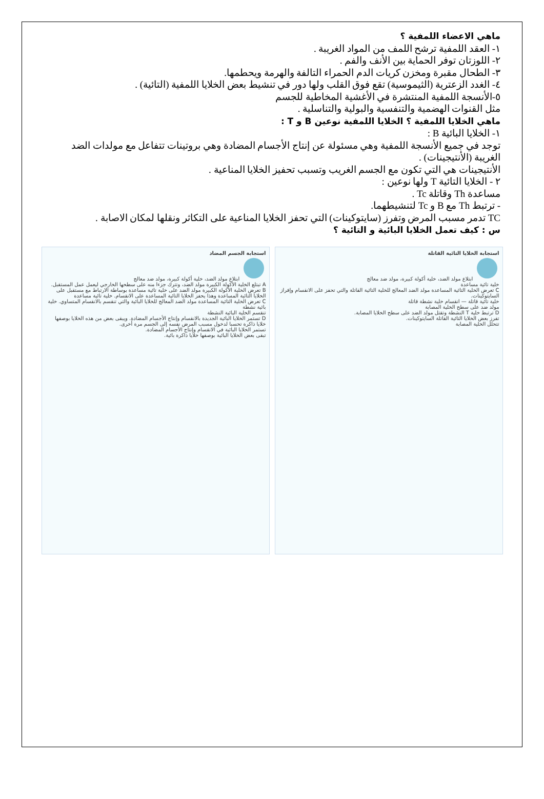ماهي الاعضاء اللمفية ؟
١- العقد اللمفية ترشح اللمف من المواد الغريبة .
٢- اللوزتان توفر الحماية بين الأنف والفم .
٣- الطحال مقبرة ومخزن كريات الدم الحمراء التالفة والهرمة ويحطمها.
٤- الغدد الزعترية (الثيموسية) تقع فوق القلب ولها دور في تنشيط بعض الخلايا اللمفية (التائية) .
٥-الأنسجة اللمفية المنتشرة في الأغشية المخاطية للجسم
مثل القنوات الهضمية والتنفسية والبولية والتناسلية .
ماهي الخلايا اللمفية ؟ الخلايا اللمفية نوعين B و T :
١- الخلايا البائية B :
توجد في جميع الأنسجة اللمفية وهي مسئولة عن إنتاج الأجسام المضادة وهي بروتينات تتفاعل مع مولدات الضد الغريبة (الأنتيجينات) .
الأنتيجينات هي التي تكون مع الجسم الغريب وتسبب تحفيز الخلايا المناعية .
٢ - الخلايا التائية T ولها نوعين :
مساعدة Th وقاتلة Tc .
- ترتبط Th مع B و Tc لتنشيطهما.
TC تدمر مسبب المرض وتفرز (سايتوكينات) التي تحفز الخلايا المناعية على التكاثر ونقلها لمكان الاصابة .
س : كيف تعمل الخلايا البائية و التائية ؟
استجابة الخلايا التائية القاتلة
ابتلاع مولد الضد، خلية أكولة كبيرة، مولد ضد معالج
خلية تائية مساعدة
C تعرض الخلية التائية المساعدة مولد الضد المعالج للخلية التائية القاتلة والتي تحفز على الانقسام وإفراز السايتوكينات.
خلية تائية قاتلة — انقسام خلية نشطة قاتلة
مولد ضد على سطح الخلية المصابة
D ترتبط خلية T النشطة وتقتل مولد الضد على سطح الخلايا المصابة.
تفرز بعض الخلايا التائية القاتلة السايتوكينات.
تتحلل الخلية المصابة
استجابة الجسم المضاد
ابتلاع مولد الضد، خلية أكولة كبيرة، مولد ضد معالج
A تبتلع الخلية الأكولة الكبيرة مولد الضد، وتترك جزءا منه على سطحها الخارجي ليعمل عمل المستقبل.
B تعرض الخلية الأكولة الكبيرة مولد الضد على خلية تائية مساعدة بوساطة الارتباط مع مستقبل على الخلايا التائية المساعدة وهذا يحفز الخلايا التائية المساعدة على الانقسام. خلية تائية مساعدة
C تعرض الخلية التائية المساعدة مولد الضد المعالج للخلايا البائية والتي تنقسم بالانقسام المتساوي. خلية بائية نشطة
تنقسم الخلية البائية النشطة
D تستمر الخلايا البائية الجديدة بالانقسام وإنتاج الأجسام المضادة. ويبقى بعض من هذه الخلايا بوصفها خلايا ذاكرة تحسبا لدخول مسبب المرض نفسه إلى الجسم مرة أخرى.
تستمر الخلايا البائية في الانقسام وإنتاج الأجسام المضادة.
تبقى بعض الخلايا البائية بوصفها خلايا ذاكرة بائية.